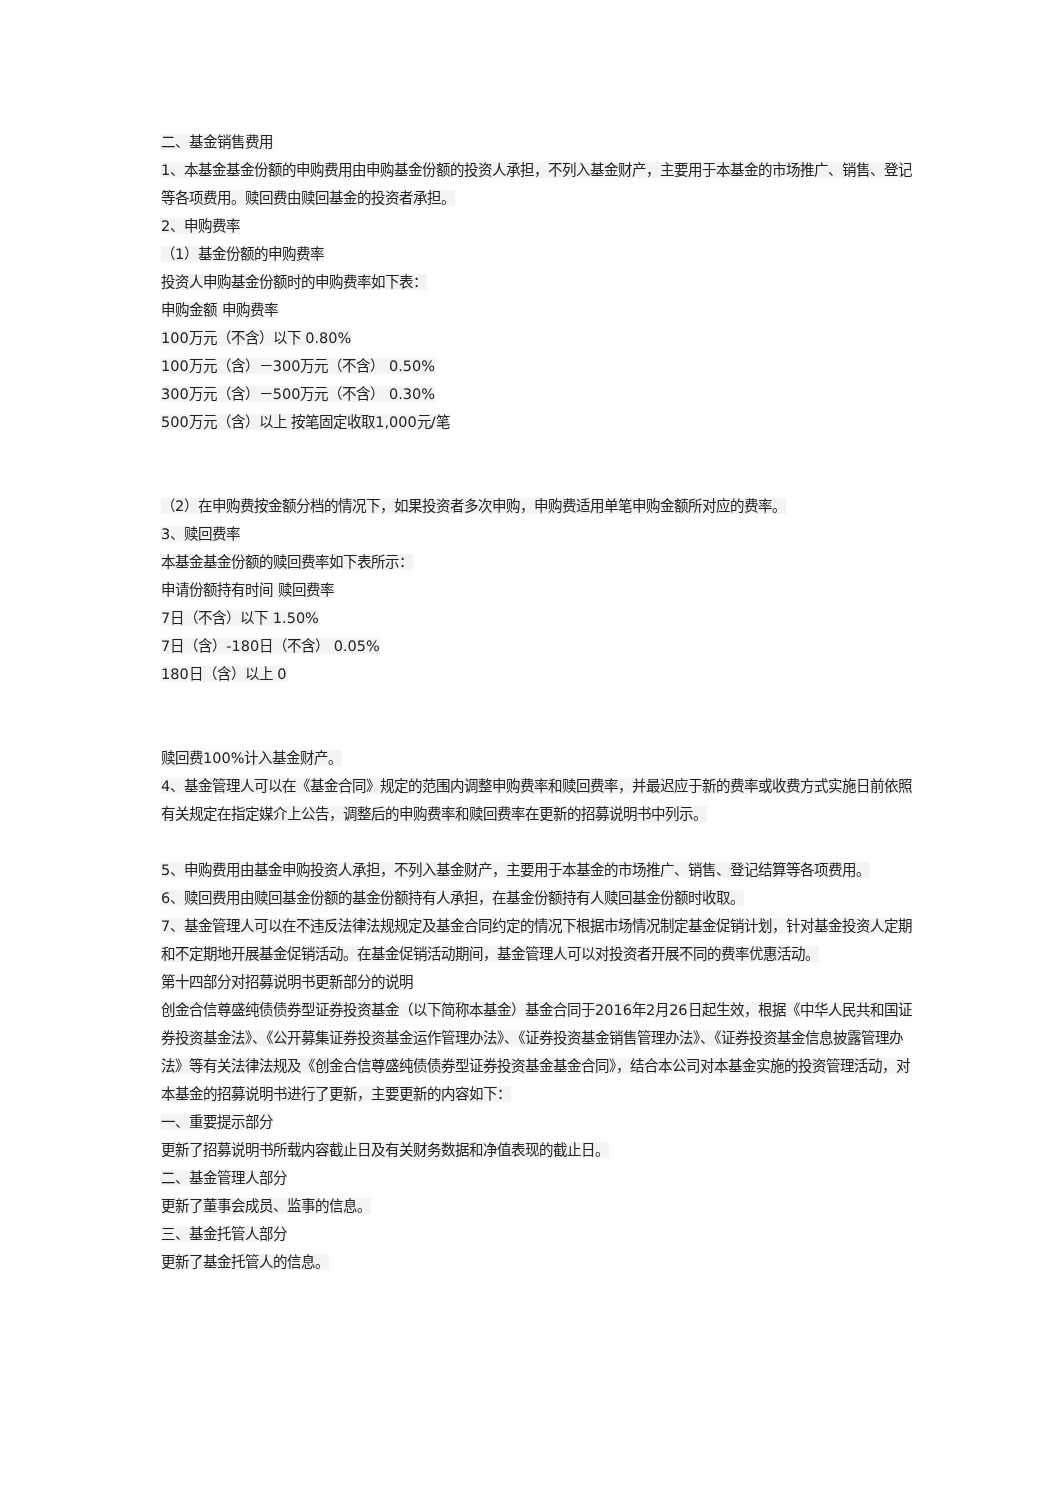二、基金销售费用
1、本基金基金份额的申购费用由申购基金份额的投资人承担，不列入基金财产，主要用于本基金的市场推广、销售、登记等各项费用。赎回费由赎回基金的投资者承担。
2、申购费率
（1）基金份额的申购费率
投资人申购基金份额时的申购费率如下表：
申购金额 申购费率
100万元（不含）以下 0.80%
100万元（含）－300万元（不含） 0.50%
300万元（含）－500万元（不含） 0.30%
500万元（含）以上 按笔固定收取1,000元/笔
（2）在申购费按金额分档的情况下，如果投资者多次申购，申购费适用单笔申购金额所对应的费率。
3、赎回费率
本基金基金份额的赎回费率如下表所示：
申请份额持有时间 赎回费率
7日（不含）以下 1.50%
7日（含）-180日（不含） 0.05%
180日（含）以上 0
赎回费100%计入基金财产。
4、基金管理人可以在《基金合同》规定的范围内调整申购费率和赎回费率，并最迟应于新的费率或收费方式实施日前依照有关规定在指定媒介上公告，调整后的申购费率和赎回费率在更新的招募说明书中列示。
5、申购费用由基金申购投资人承担，不列入基金财产，主要用于本基金的市场推广、销售、登记结算等各项费用。
6、赎回费用由赎回基金份额的基金份额持有人承担，在基金份额持有人赎回基金份额时收取。
7、基金管理人可以在不违反法律法规规定及基金合同约定的情况下根据市场情况制定基金促销计划，针对基金投资人定期和不定期地开展基金促销活动。在基金促销活动期间，基金管理人可以对投资者开展不同的费率优惠活动。
第十四部分对招募说明书更新部分的说明
创金合信尊盛纯债债券型证券投资基金（以下简称本基金）基金合同于2016年2月26日起生效，根据《中华人民共和国证券投资基金法》、《公开募集证券投资基金运作管理办法》、《证券投资基金销售管理办法》、《证券投资基金信息披露管理办法》等有关法律法规及《创金合信尊盛纯债债券型证券投资基金基金合同》，结合本公司对本基金实施的投资管理活动，对本基金的招募说明书进行了更新，主要更新的内容如下：
一、重要提示部分
更新了招募说明书所载内容截止日及有关财务数据和净值表现的截止日。
二、基金管理人部分
更新了董事会成员、监事的信息。
三、基金托管人部分
更新了基金托管人的信息。